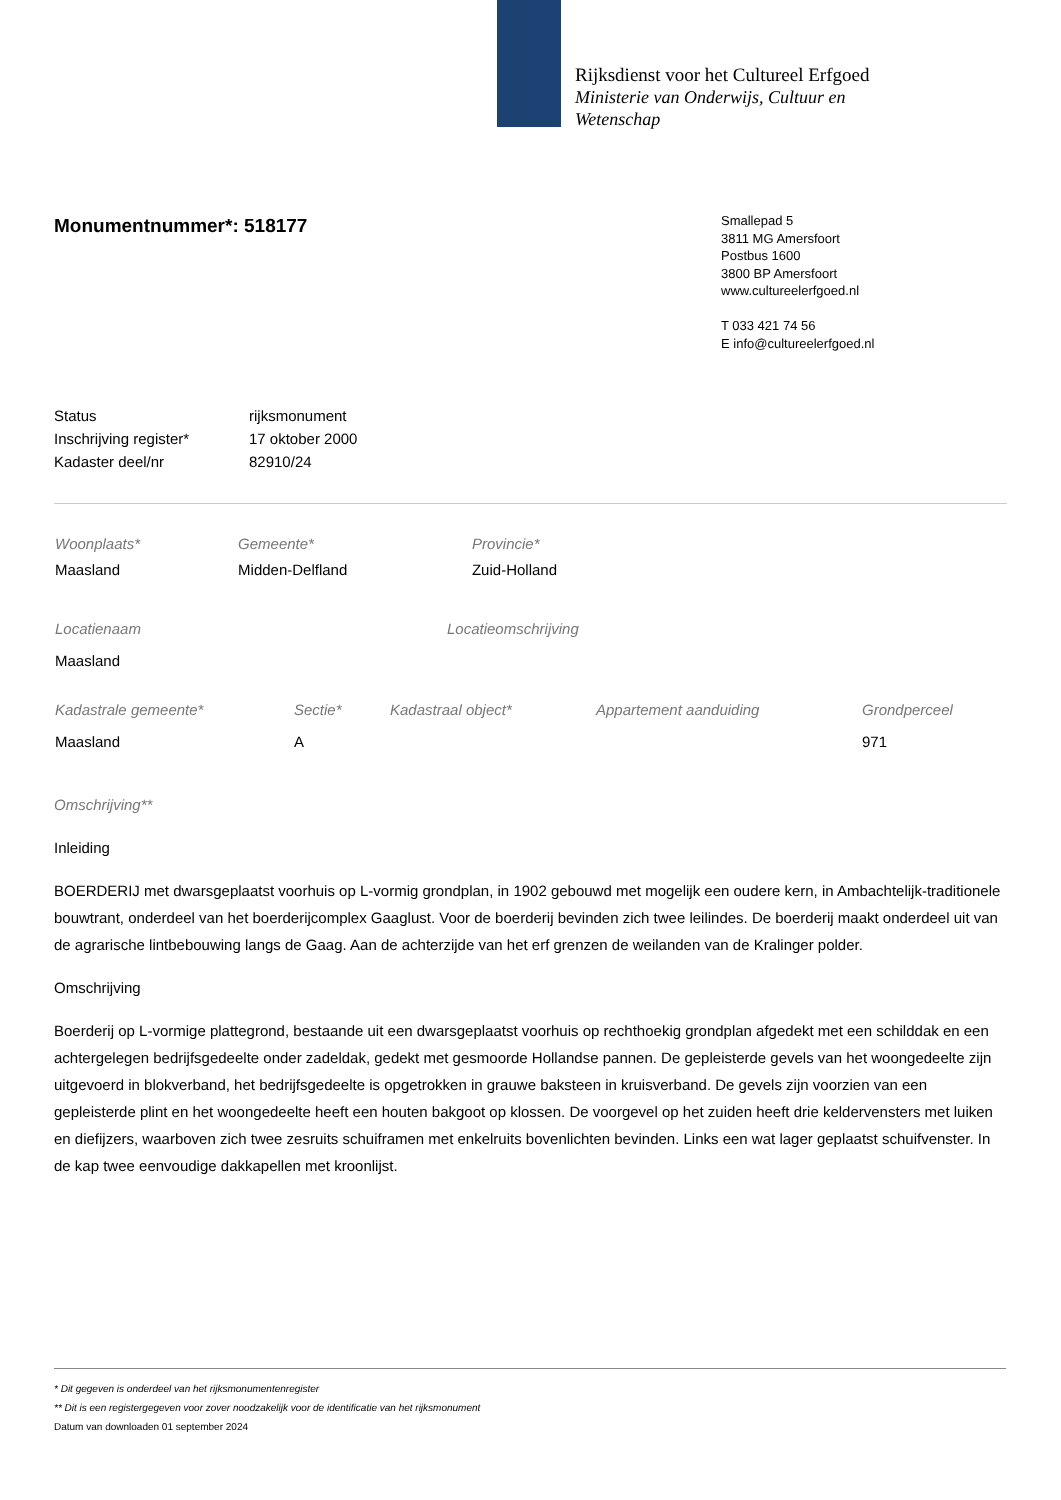Rijksdienst voor het Cultureel Erfgoed
Ministerie van Onderwijs, Cultuur en
Wetenschap
Smallepad 5
3811 MG Amersfoort
Postbus 1600
3800 BP Amersfoort
www.cultureelerfgoed.nl
T 033 421 74 56
E info@cultureelerfgoed.nl
Monumentnummer*: 518177
| Status | rijksmonument |
| Inschrijving register* | 17 oktober 2000 |
| Kadaster deel/nr | 82910/24 |
| Woonplaats* | Gemeente* | Provincie* |
| Maasland | Midden-Delfland | Zuid-Holland |
| Locatienaam | Locatieomschrijving |
| Maasland | |
| Kadastrale gemeente* | Sectie* | Kadastraal object* | Appartement aanduiding | Grondperceel |
| Maasland | A | | | 971 |
Omschrijving**
Inleiding
BOERDERIJ met dwarsgeplaatst voorhuis op L-vormig grondplan, in 1902 gebouwd met mogelijk een oudere kern, in Ambachtelijk-traditionele bouwtrant, onderdeel van het boerderijcomplex Gaaglust. Voor de boerderij bevinden zich twee leilindes. De boerderij maakt onderdeel uit van de agrarische lintbebouwing langs de Gaag. Aan de achterzijde van het erf grenzen de weilanden van de Kralinger polder.
Omschrijving
Boerderij op L-vormige plattegrond, bestaande uit een dwarsgeplaatst voorhuis op rechthoekig grondplan afgedekt met een schilddak en een achtergelegen bedrijfsgedeelte onder zadeldak, gedekt met gesmoorde Hollandse pannen. De gepleisterde gevels van het woongedeelte zijn uitgevoerd in blokverband, het bedrijfsgedeelte is opgetrokken in grauwe baksteen in kruisverband. De gevels zijn voorzien van een gepleisterde plint en het woongedeelte heeft een houten bakgoot op klossen. De voorgevel op het zuiden heeft drie keldervensters met luiken en diefijzers, waarboven zich twee zesruits schuiframen met enkelruits bovenlichten bevinden. Links een wat lager geplaatst schuifvenster. In de kap twee eenvoudige dakkapellen met kroonlijst.
* Dit gegeven is onderdeel van het rijksmonumentenregister
** Dit is een registergegeven voor zover noodzakelijk voor de identificatie van het rijksmonument
Datum van downloaden 01 september 2024